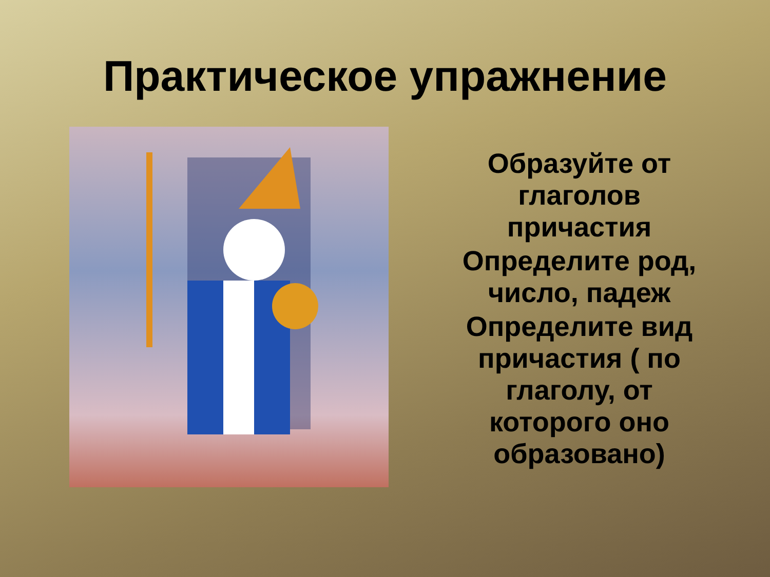Практическое упражнение
Образуйте от
глаголов
причастия
Определите род,
число, падеж
Определите вид
причастия ( по
глаголу, от
которого оно
образовано)